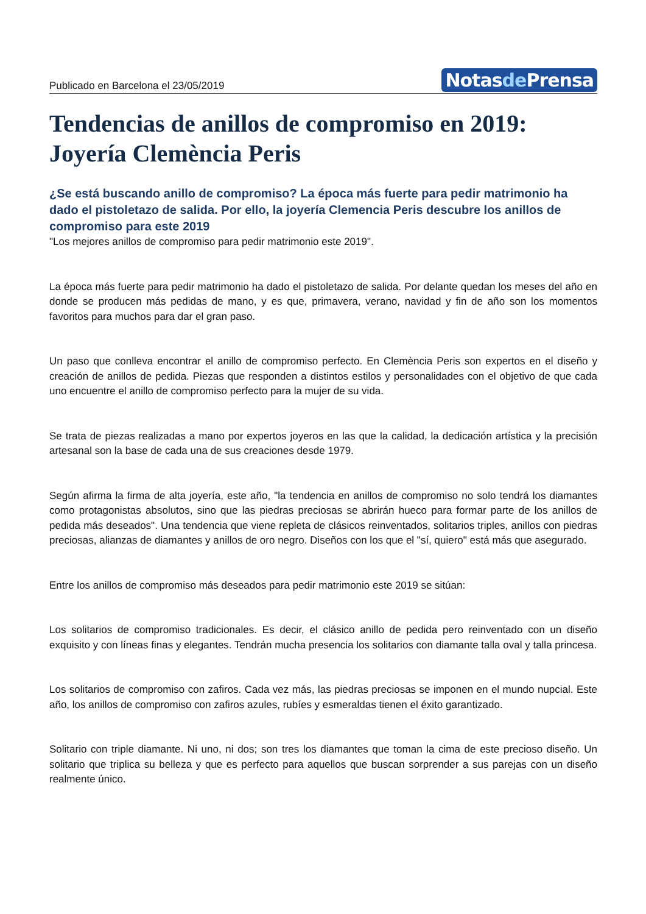Publicado en Barcelona el 23/05/2019
Notasde Prensa
Tendencias de anillos de compromiso en 2019: Joyería Clemència Peris
¿Se está buscando anillo de compromiso? La época más fuerte para pedir matrimonio ha dado el pistoletazo de salida. Por ello, la joyería Clemencia Peris descubre los anillos de compromiso para este 2019
"Los mejores anillos de compromiso para pedir matrimonio este 2019".
La época más fuerte para pedir matrimonio ha dado el pistoletazo de salida. Por delante quedan los meses del año en donde se producen más pedidas de mano, y es que, primavera, verano, navidad y fin de año son los momentos favoritos para muchos para dar el gran paso.
Un paso que conlleva encontrar el anillo de compromiso perfecto. En Clemència Peris son expertos en el diseño y creación de anillos de pedida. Piezas que responden a distintos estilos y personalidades con el objetivo de que cada uno encuentre el anillo de compromiso perfecto para la mujer de su vida.
Se trata de piezas realizadas a mano por expertos joyeros en las que la calidad, la dedicación artística y la precisión artesanal son la base de cada una de sus creaciones desde 1979.
Según afirma la firma de alta joyería, este año, "la tendencia en anillos de compromiso no solo tendrá los diamantes como protagonistas absolutos, sino que las piedras preciosas se abrirán hueco para formar parte de los anillos de pedida más deseados". Una tendencia que viene repleta de clásicos reinventados, solitarios triples, anillos con piedras preciosas, alianzas de diamantes y anillos de oro negro. Diseños con los que el "sí, quiero" está más que asegurado.
Entre los anillos de compromiso más deseados para pedir matrimonio este 2019 se sitúan:
Los solitarios de compromiso tradicionales. Es decir, el clásico anillo de pedida pero reinventado con un diseño exquisito y con líneas finas y elegantes. Tendrán mucha presencia los solitarios con diamante talla oval y talla princesa.
Los solitarios de compromiso con zafiros. Cada vez más, las piedras preciosas se imponen en el mundo nupcial. Este año, los anillos de compromiso con zafiros azules, rubíes y esmeraldas tienen el éxito garantizado.
Solitario con triple diamante. Ni uno, ni dos; son tres los diamantes que toman la cima de este precioso diseño. Un solitario que triplica su belleza y que es perfecto para aquellos que buscan sorprender a sus parejas con un diseño realmente único.